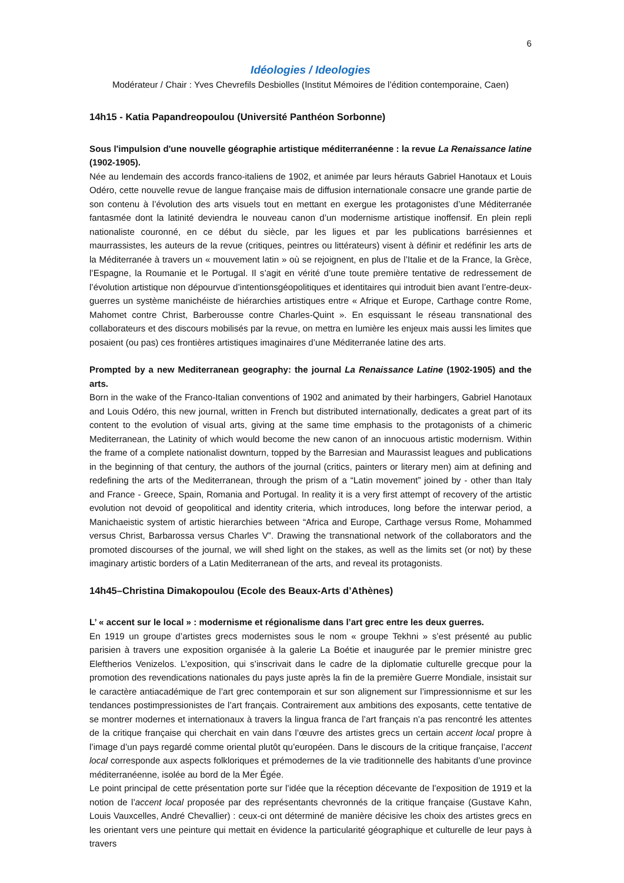6
Idéologies / Ideologies
Modérateur / Chair : Yves Chevrefils Desbiolles (Institut Mémoires de l’édition contemporaine, Caen)
14h15 - Katia Papandreopoulou (Université Panthéon Sorbonne)
Sous l'impulsion d'une nouvelle géographie artistique méditerranéenne : la revue La Renaissance latine (1902-1905).
Née au lendemain des accords franco-italiens de 1902, et animée par leurs hérauts Gabriel Hanotaux et Louis Odéro, cette nouvelle revue de langue française mais de diffusion internationale consacre une grande partie de son contenu à l’évolution des arts visuels tout en mettant en exergue les protagonistes d’une Méditerranée fantasmée dont la latinité deviendra le nouveau canon d’un modernisme artistique inoffensif. En plein repli nationaliste couronné, en ce début du siècle, par les ligues et par les publications barrésiennes et maurrassistes, les auteurs de la revue (critiques, peintres ou littérateurs) visent à définir et redéfinir les arts de la Méditerranée à travers un « mouvement latin » où se rejoignent, en plus de l’Italie et de la France, la Grèce, l’Espagne, la Roumanie et le Portugal. Il s’agit en vérité d’une toute première tentative de redressement de l’évolution artistique non dépourvue d’intentionsgéopolitiques et identitaires qui introduit bien avant l’entre-deux-guerres un système manichéiste de hiérarchies artistiques entre « Afrique et Europe, Carthage contre Rome, Mahomet contre Christ, Barberousse contre Charles-Quint ». En esquissant le réseau transnational des collaborateurs et des discours mobilisés par la revue, on mettra en lumière les enjeux mais aussi les limites que posaient (ou pas) ces frontières artistiques imaginaires d’une Méditerranée latine des arts.
Prompted by a new Mediterranean geography: the journal La Renaissance Latine (1902-1905) and the arts.
Born in the wake of the Franco-Italian conventions of 1902 and animated by their harbingers, Gabriel Hanotaux and Louis Odéro, this new journal, written in French but distributed internationally, dedicates a great part of its content to the evolution of visual arts, giving at the same time emphasis to the protagonists of a chimeric Mediterranean, the Latinity of which would become the new canon of an innocuous artistic modernism. Within the frame of a complete nationalist downturn, topped by the Barresian and Maurassist leagues and publications in the beginning of that century, the authors of the journal (critics, painters or literary men) aim at defining and redefining the arts of the Mediterranean, through the prism of a “Latin movement” joined by - other than Italy and France - Greece, Spain, Romania and Portugal. In reality it is a very first attempt of recovery of the artistic evolution not devoid of geopolitical and identity criteria, which introduces, long before the interwar period, a Manichaeistic system of artistic hierarchies between “Africa and Europe, Carthage versus Rome, Mohammed versus Christ, Barbarossa versus Charles V”. Drawing the transnational network of the collaborators and the promoted discourses of the journal, we will shed light on the stakes, as well as the limits set (or not) by these imaginary artistic borders of a Latin Mediterranean of the arts, and reveal its protagonists.
14h45–Christina Dimakopoulou (Ecole des Beaux-Arts d’Athènes)
L’ « accent sur le local » : modernisme et régionalisme dans l’art grec entre les deux guerres.
En 1919 un groupe d’artistes grecs modernistes sous le nom « groupe Tekhni » s’est présenté au public parisien à travers une exposition organisée à la galerie La Boétie et inaugurée par le premier ministre grec Eleftherios Venizelos. L’exposition, qui s’inscrivait dans le cadre de la diplomatie culturelle grecque pour la promotion des revendications nationales du pays juste après la fin de la première Guerre Mondiale, insistait sur le caractère antiacadémique de l’art grec contemporain et sur son alignement sur l’impressionnisme et sur les tendances postimpressionistes de l’art français. Contrairement aux ambitions des exposants, cette tentative de se montrer modernes et internationaux à travers la lingua franca de l’art français n’a pas rencontré les attentes de la critique française qui cherchait en vain dans l’œuvre des artistes grecs un certain accent local propre à l’image d’un pays regardé comme oriental plutôt qu’européen. Dans le discours de la critique française, l’accent local corresponde aux aspects folkloriques et prémodernes de la vie traditionnelle des habitants d’une province méditerranéenne, isolée au bord de la Mer Égée.
Le point principal de cette présentation porte sur l’idée que la réception décevante de l’exposition de 1919 et la notion de l’accent local proposée par des représentants chevronnés de la critique française (Gustave Kahn, Louis Vauxcelles, André Chevallier) : ceux-ci ont déterminé de manière décisive les choix des artistes grecs en les orientant vers une peinture qui mettait en évidence la particularité géographique et culturelle de leur pays à travers